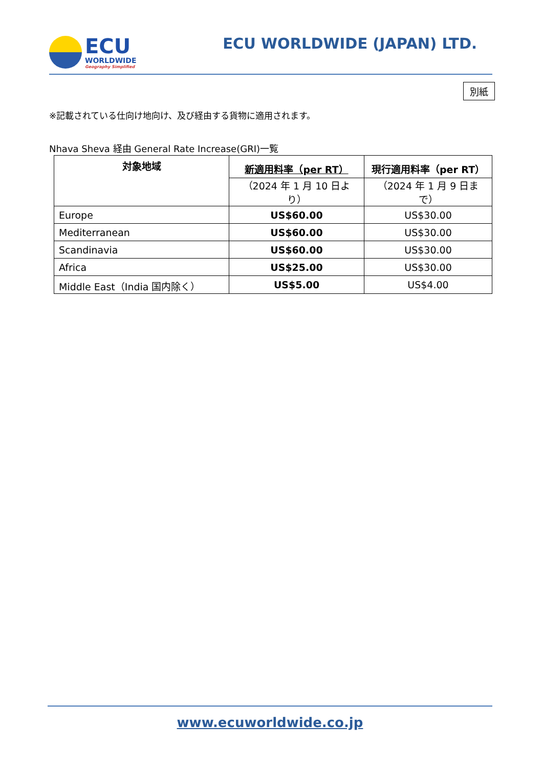ECU
WORLDWIDE
Geography Simplified
ECU WORLDWIDE (JAPAN) LTD.
別紙
※記載されている仕向け地向け、及び経由する貨物に適用されます。
Nhava Sheva 経由 General Rate Increase(GRI)一覧
| 対象地域 | 新適用料率（per RT） | 現行適用料率（per RT） |
| --- | --- | --- |
| | （2024 年 1 月 10 日より） | （2024 年 1 月 9 日まで） |
| Europe | US$60.00 | US$30.00 |
| Mediterranean | US$60.00 | US$30.00 |
| Scandinavia | US$60.00 | US$30.00 |
| Africa | US$25.00 | US$30.00 |
| Middle East（India 国内除く） | US$5.00 | US$4.00 |
www.ecuworldwide.co.jp